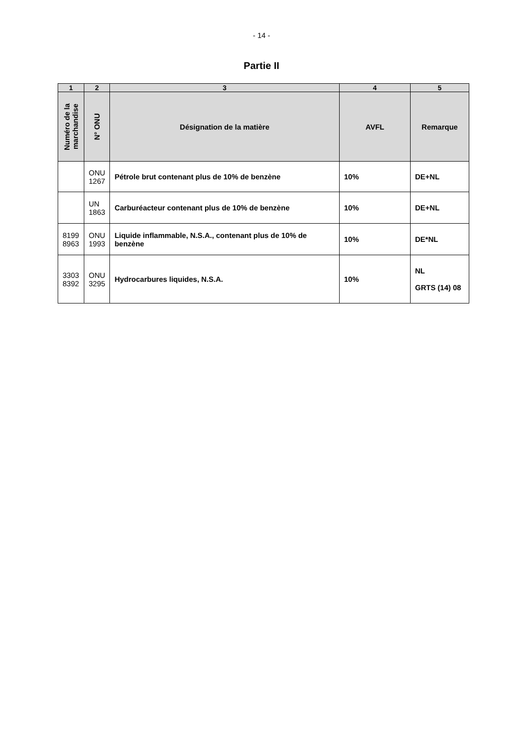- 14 -
Partie II
| 1 | 2 | 3 | 4 | 5 |
| --- | --- | --- | --- | --- |
| Numéro de la marchandise | N° ONU | Désignation de la matière | AVFL | Remarque |
| | ONU 1267 | Pétrole brut contenant plus de 10% de benzène | 10% | DE+NL |
| | UN 1863 | Carburéacteur contenant plus de 10% de benzène | 10% | DE+NL |
| 8199 8963 | ONU 1993 | Liquide inflammable, N.S.A., contenant plus de 10% de benzène | 10% | DE*NL |
| 3303 8392 | ONU 3295 | Hydrocarbures liquides, N.S.A. | 10% | NL GRTS (14) 08 |